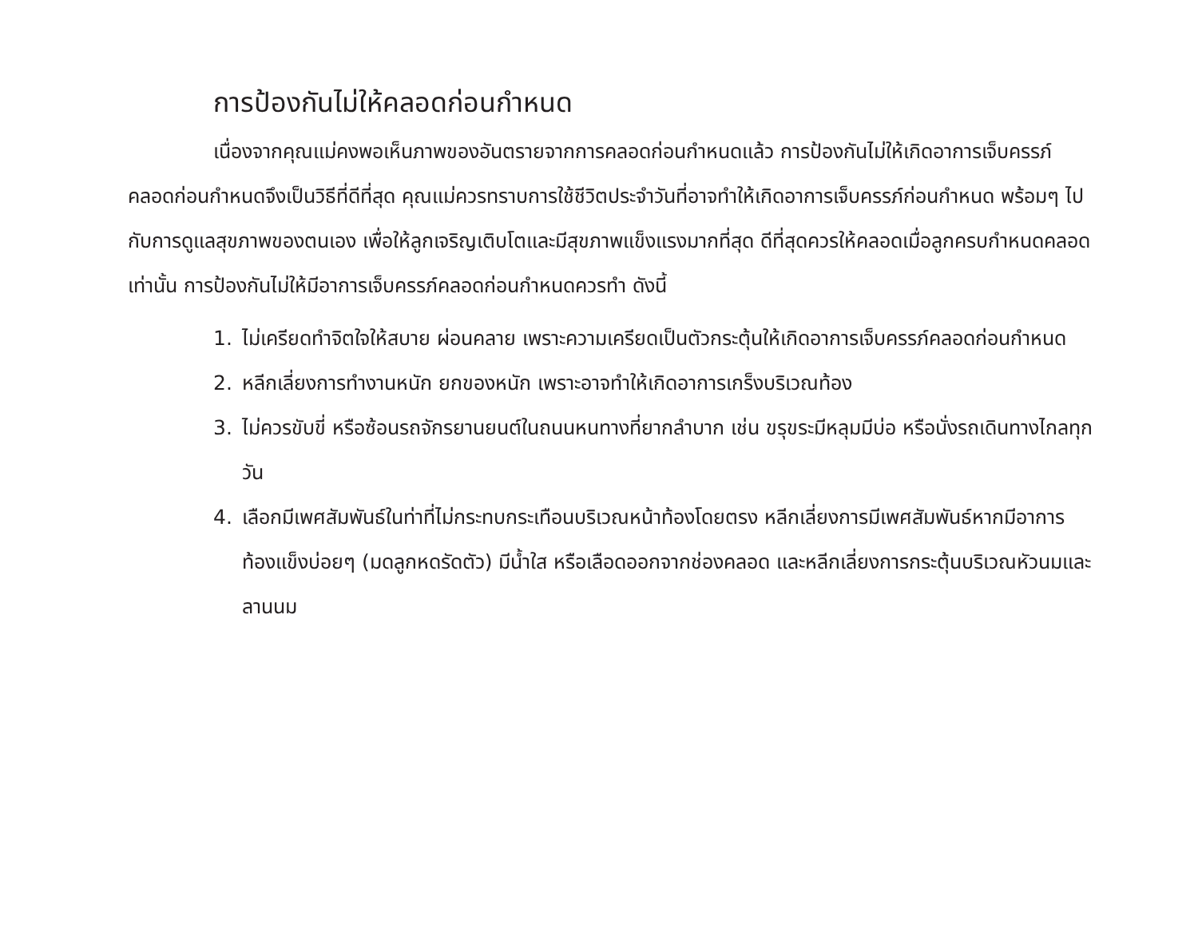การป้องกันไม่ให้คลอดก่อนกำหนด
เนื่องจากคุณแม่คงพอเห็นภาพของอันตรายจากการคลอดก่อนกำหนดแล้ว การป้องกันไม่ให้เกิดอาการเจ็บครรภ์คลอดก่อนกำหนดจึงเป็นวิธีที่ดีที่สุด คุณแม่ควรทราบการใช้ชีวิตประจำวันที่อาจทำให้เกิดอาการเจ็บครรภ์ก่อนกำหนด พร้อมๆ ไปกับการดูแลสุขภาพของตนเอง เพื่อให้ลูกเจริญเติบโตและมีสุขภาพแข็งแรงมากที่สุด ดีที่สุดควรให้คลอดเมื่อลูกครบกำหนดคลอดเท่านั้น การป้องกันไม่ให้มีอาการเจ็บครรภ์คลอดก่อนกำหนดควรทำ ดังนี้
1. ไม่เครียดทำจิตใจให้สบาย ผ่อนคลาย เพราะความเครียดเป็นตัวกระตุ้นให้เกิดอาการเจ็บครรภ์คลอดก่อนกำหนด
2. หลีกเลี่ยงการทำงานหนัก ยกของหนัก เพราะอาจทำให้เกิดอาการเกร็งบริเวณท้อง
3. ไม่ควรขับขี่ หรือซ้อนรถจักรยานยนต์ในถนนหนทางที่ยากลำบาก เช่น ขรุขระมีหลุมมีบ่อ หรือนั่งรถเดินทางไกลทุกวัน
4. เลือกมีเพศสัมพันธ์ในท่าที่ไม่กระทบกระเทือนบริเวณหน้าท้องโดยตรง หลีกเลี่ยงการมีเพศสัมพันธ์หากมีอาการท้องแข็งบ่อยๆ (มดลูกหดรัดตัว) มีน้ำใส หรือเลือดออกจากช่องคลอด และหลีกเลี่ยงการกระตุ้นบริเวณหัวนมและลานนม